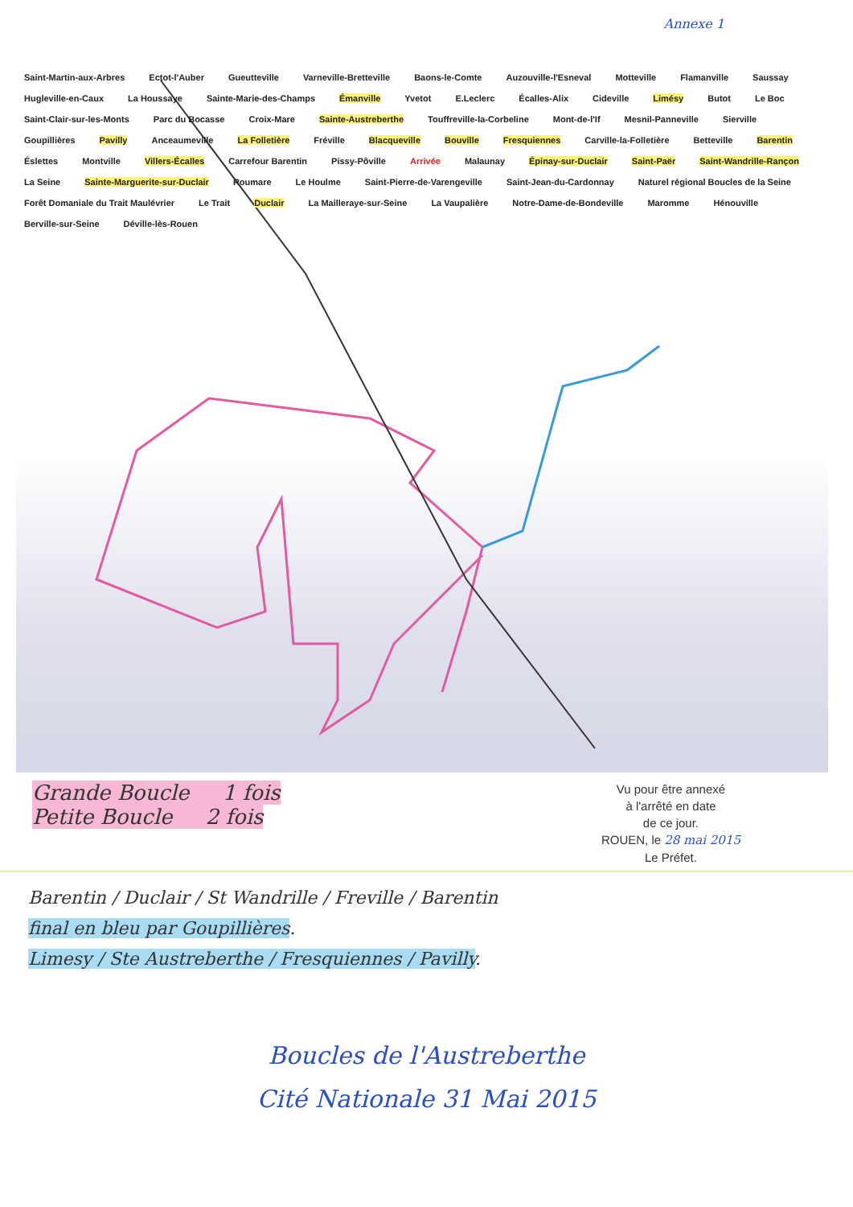Annexe 1
Saint-Martin-aux-Arbres Ectot-l'Auber Gueutteville Varneville-Bretteville Baons-le-Comte Auzouville-l'Esneval Motteville Flamanville Saussay Hugleville-en-Caux La Houssaye Sainte-Marie-des-Champs Émanville Yvetot E.Leclerc Écalles-Alix Cideville Limésy Butot Le Boc Saint-Clair-sur-les-Monts Parc du Bocasse Croix-Mare Sainte-Austreberthe Touffreville-la-Corbeline Mont-de-l'If Mesnil-Panneville Sierville Goupillières Pavilly Anceaumeville La Folletière Fréville Blacqueville Bouville Fresquiennes Carville-la-Folletière Betteville Barentin Éslettes Montville Villers-Écalles Carrefour Barentin Pissy-Pôville Arrivée Malaunay Épinay-sur-Duclair Saint-Paër Saint-Wandrille-Rançon La Seine Sainte-Marguerite-sur-Duclair Roumare Le Houlme Saint-Pierre-de-Varengeville Saint-Jean-du-Cardonnay Naturel régional Boucles de la Seine Forêt Domaniale du Trait Maulévrier Le Trait Duclair La Mailleraye-sur-Seine La Vaupalière Notre-Dame-de-Bondeville Maromme Hénouville Berville-sur-Seine Déville-lès-Rouen
Grande Boucle 1 fois
Petite Boucle 2 fois
Vu pour être annexé
à l'arrêté en date
de ce jour.
ROUEN, le 28 mai 2015
Le Préfet.
Barentin / Duclair / St Wandrille / Freville / Barentin
final en bleu par Goupillières.
Limesy / Ste Austreberthe / Fresquiennes / Pavilly.
Boucles de l'Austreberthe
Cité Nationale 31 Mai 2015